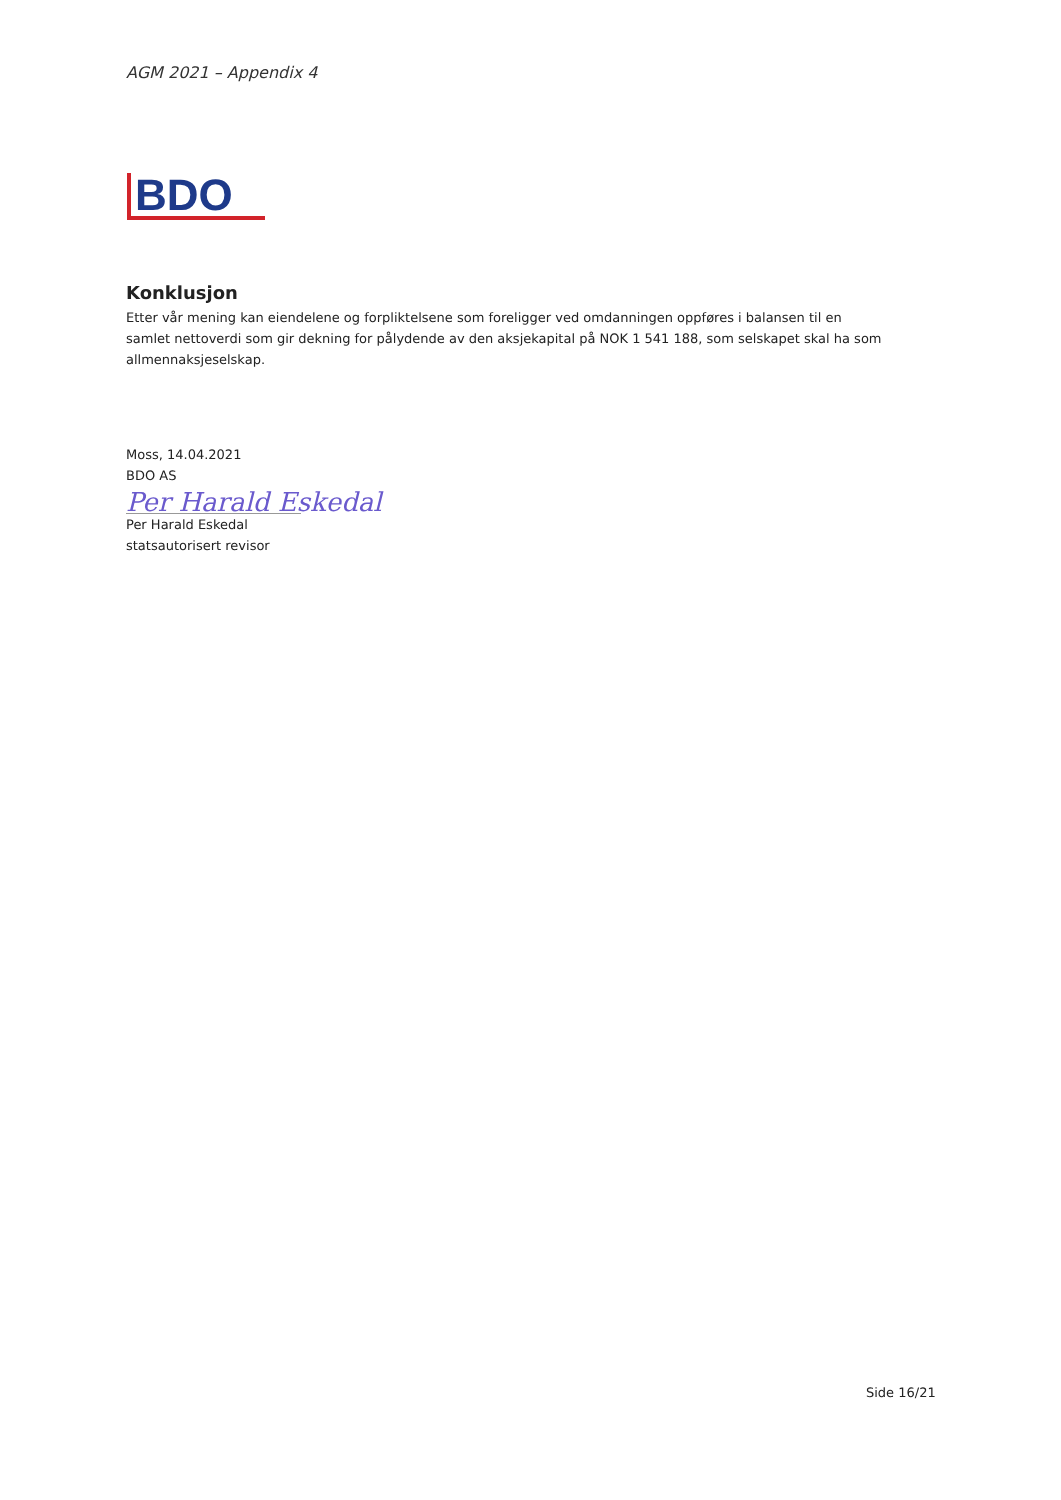AGM 2021 – Appendix 4
BDO
Konklusjon
Etter vår mening kan eiendelene og forpliktelsene som foreligger ved omdanningen oppføres i balansen til en samlet nettoverdi som gir dekning for pålydende av den aksjekapital på NOK 1 541 188, som selskapet skal ha som allmennaksjeselskap.
Moss, 14.04.2021
BDO AS
Per Harald Eskedal
Per Harald Eskedal
statsautorisert revisor
Side 16/21